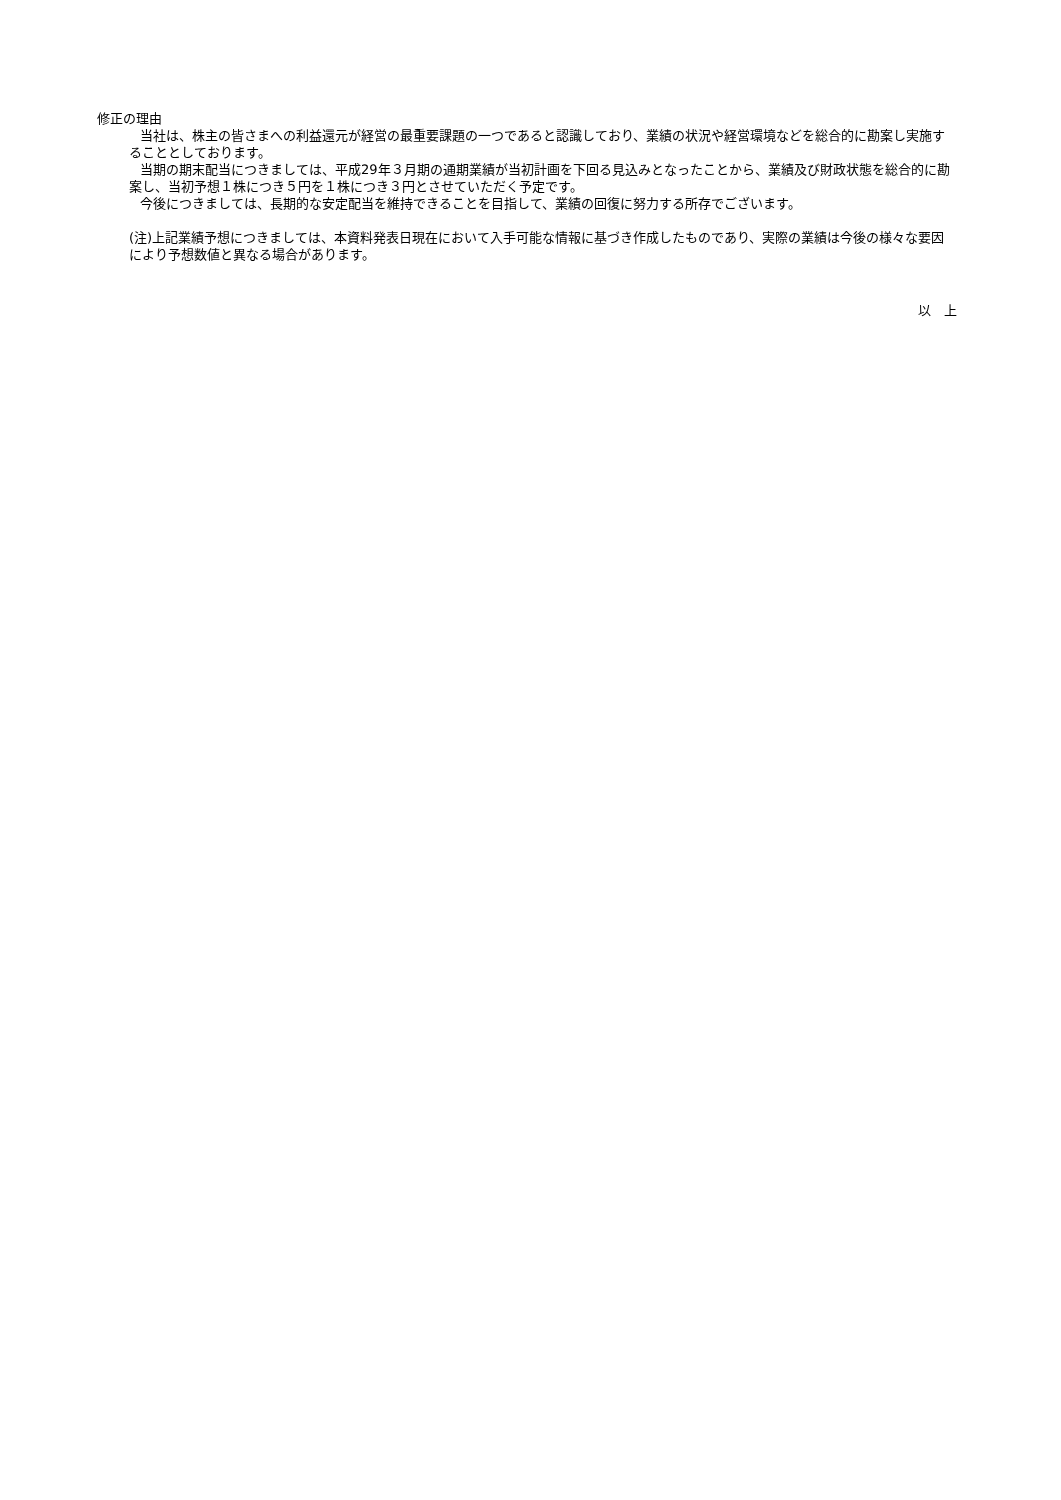修正の理由
当社は、株主の皆さまへの利益還元が経営の最重要課題の一つであると認識しており、業績の状況や経営環境などを総合的に勘案し実施することとしております。
当期の期末配当につきましては、平成29年３月期の通期業績が当初計画を下回る見込みとなったことから、業績及び財政状態を総合的に勘案し、当初予想１株につき５円を１株につき３円とさせていただく予定です。
今後につきましては、長期的な安定配当を維持できることを目指して、業績の回復に努力する所存でございます。
(注)上記業績予想につきましては、本資料発表日現在において入手可能な情報に基づき作成したものであり、実際の業績は今後の様々な要因により予想数値と異なる場合があります。
以　上